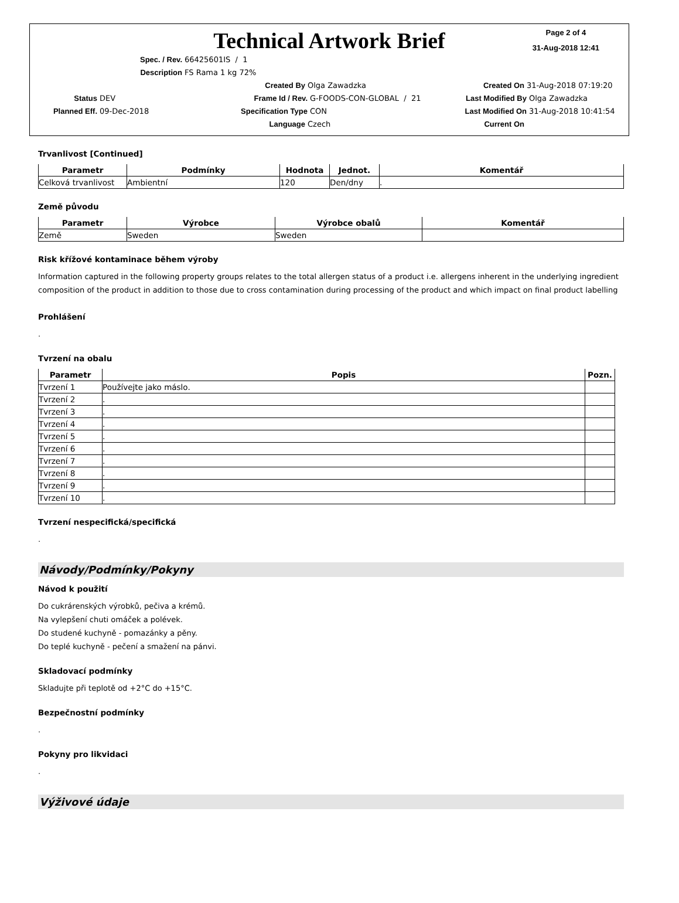Technical Artwork Brief
Page 2 of 4
31-Aug-2018 12:41
Spec. / Rev. 66425601IS / 1
Description FS Rama 1 kg 72%
Created By Olga Zawadzka Created On 31-Aug-2018 07:19:20
Status DEV Frame Id / Rev. G-FOODS-CON-GLOBAL / 21 Last Modified By Olga Zawadzka
Planned Eff. 09-Dec-2018 Specification Type CON Last Modified On 31-Aug-2018 10:41:54
Language Czech Current On
Trvanlivost [Continued]
| Parametr | Podmínky | Hodnota | Jednot. | Komentář |
| --- | --- | --- | --- | --- |
| Celková trvanlivost | Ambientní | 120 | Den/dny | . |
Země původu
| Parametr | Výrobce | Výrobce obalů | Komentář |
| --- | --- | --- | --- |
| Země | Sweden | Sweden | |
Risk křížové kontaminace během výroby
Information captured in the following property groups relates to the total allergen status of a product i.e. allergens inherent in the underlying ingredient composition of the product in addition to those due to cross contamination during processing of the product and which impact on final product labelling
Prohlášení
.
Tvrzení na obalu
| Parametr | Popis | Pozn. |
| --- | --- | --- |
| Tvrzení 1 | Používejte jako máslo. | |
| Tvrzení 2 | . | |
| Tvrzení 3 | . | |
| Tvrzení 4 | . | |
| Tvrzení 5 | . | |
| Tvrzení 6 | . | |
| Tvrzení 7 | . | |
| Tvrzení 8 | . | |
| Tvrzení 9 | . | |
| Tvrzení 10 | . | |
Tvrzení nespecifická/specifická
.
Návody/Podmínky/Pokyny
Návod k použití
Do cukrárenských výrobků, pečiva a krémů.
Na vylepšení chuti omáček a polévek.
Do studené kuchyně - pomazánky a pěny.
Do teplé kuchyně - pečení a smažení na pánvi.
Skladovací podmínky
Skladujte při teplotě od +2°C do +15°C.
Bezpečnostní podmínky
.
Pokyny pro likvidaci
.
Výživové údaje